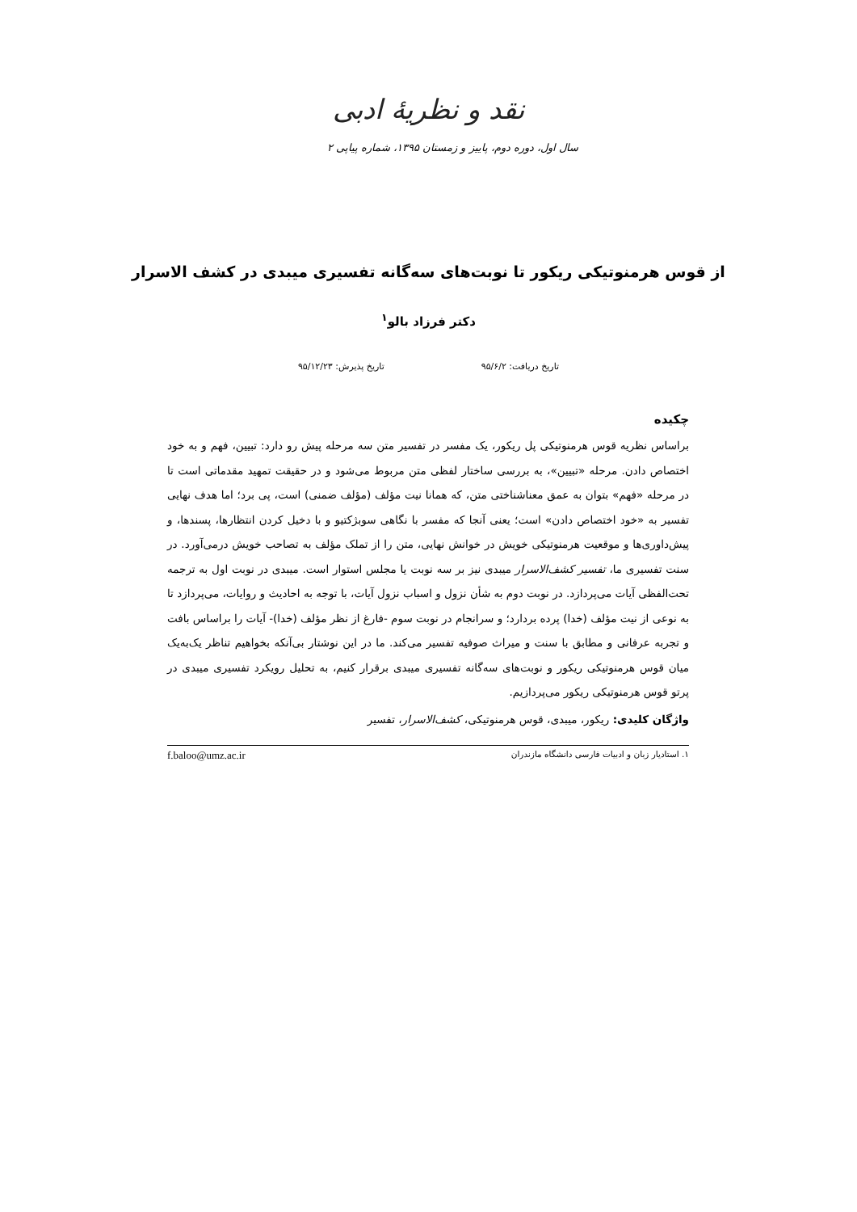نقد و نظریهٔ ادبی
سال اول، دوره دوم، پاییز و زمستان ۱۳۹۵، شماره پیاپی ۲
از قوس هرمنوتیکی ریکور تا نوبت‌های سه‌گانه تفسیری میبدی در کشف الاسرار
دکتر فرزاد بالو<sup>۱</sup>
تاریخ دریافت: ۹۵/۶/۲ تاریخ پذیرش: ۹۵/۱۲/۲۳
چکیده
براساس نظریه قوس هرمنوتیکی پل ریکور، یک مفسر در تفسیر متن سه مرحله پیش رو دارد: تبیین، فهم و به خود اختصاص دادن. مرحله «تبیین»، به بررسی ساختار لفظی متن مربوط می‌شود و در حقیقت تمهید مقدماتی است تا در مرحله «فهم» بتوان به عمق معناشناختی متن، که همانا نیت مؤلف (مؤلف ضمنی) است، پی برد؛ اما هدف نهایی تفسیر به «خود اختصاص دادن» است؛ یعنی آنجا که مفسر با نگاهی سوبژکتیو و با دخیل کردن انتظارها، پسندها، و پیش‌داوری‌ها و موقعیت هرمنوتیکی خویش در خوانش نهایی، متن را از تملک مؤلف به تصاحب خویش درمی‌آورد. در سنت تفسیری ما، تفسیر کشف‌الاسرار میبدی نیز بر سه نوبت یا مجلس استوار است. میبدی در نوبت اول به ترجمه تحت‌الفظی آیات می‌پردازد. در نوبت دوم به شأن نزول و اسباب نزول آیات، با توجه به احادیث و روایات، می‌پردازد تا به نوعی از نیت مؤلف (خدا) پرده بردارد؛ و سرانجام در نوبت سوم -فارغ از نظر مؤلف (خدا)- آیات را براساس بافت و تجربه عرفانی و مطابق با سنت و میراث صوفیه تفسیر می‌کند. ما در این نوشتار بی‌آنکه بخواهیم تناظر یک‌به‌یک میان قوس هرمنوتیکی ریکور و نوبت‌های سه‌گانه تفسیری میبدی برقرار کنیم، به تحلیل رویکرد تفسیری میبدی در پرتو قوس هرمنوتیکی ریکور می‌پردازیم.
واژگان کلیدی: ریکور، میبدی، قوس هرمنوتیکی، کشف‌الاسرار، تفسیر
۱. استادیار زبان و ادبیات فارسی دانشگاه مازندران f.baloo@umz.ac.ir